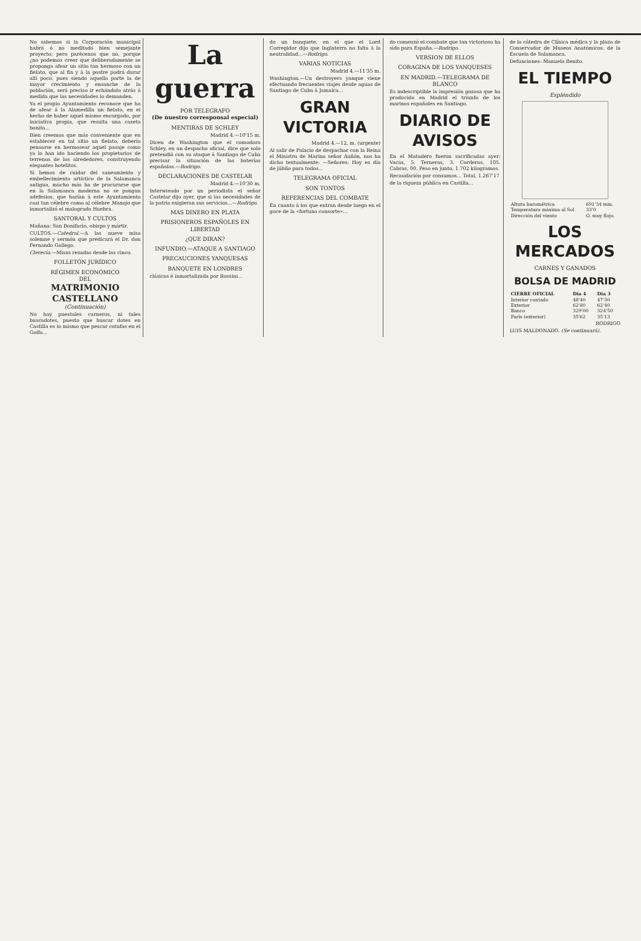No sabemos si la Corporación municipal habrá ó no meditado bien semejante proyecto; pero parécenos que no, porque ¿no podemos creer que deliberadamente se proponga afear un sitio tan hermoso con un fielato, que al fin y á la postre podrá durar allí poco, pues siendo aquella parte la de mayor crecimiento y ensanche de la población, será preciso ir echándolo atrás á medida que las necesidades lo demanden.
Ya el propio Ayuntamiento reconoce que ha de afear á la Alamedilla un fielato, en el hecho de haber aquel mismo encargado, por iniciativa propia, que resulta una caseta bonita...
Bien creemos que más conveniente que en establecer en tal sitio un fielato, debería pensarse en hermosear aquel pasaje como ya lo han ido haciendo los propietarios de terrenos de los alrededores, construyendo elegantes hotelitos.
Si hemos de cuidar del saneamiento y embellecimiento artístico de la Salamanca antigua, mucho más ha de procurarse que en la Salamanca moderna no se pongan adefesios, que harían á este Ayuntamiento casi tan célebre como al célebre Manojo que inmortalizó el malogrado Huebra.
SANTORAL Y CULTOS
Mañana: San Bonifacio, obispo y mártir.
CULTOS.—Catedral.—A las nueve misa solemne y sermón que predicará el Dr. don Fernando Gallego.
Clerecía.—Misas rezadas desde las cinco.
FOLLETÓN JURÍDICO
RÉGIMEN ECONÓMICO
DEL
MATRIMONIO CASTELLANO
(Continuación)
No hay puestales carneros, ni tales buscadotes, puesto que buscar dotes en Castilla es lo mismo que pescar cotufas en el Golfo...
La guerra
POR TELEGRAFO
(De nuestro corresponsal especial)
MENTIRAS DE SCHLEY
Madrid 4.—10'15 m.
Dicen de Washington que el comodoro Schley, en un despacho oficial, dice que solo pretendió con su ataque á Santiago de Cuba precisar la situación de las baterías españolas.—Rodrigo.
DECLARACIONES DE CASTELAR
Madrid 4.—10'30 m.
Interwieado por un periodista el señor Castelar dijo ayer, que si las necesidades de la patria exigieran sus servicios...—Rodrigo.
MAS DINERO EN PLATA
PRISIONEROS ESPAÑOLES EN LIBERTAD
¿QUE DIRAN?
INFUNDIO.—ATAQUE A SANTIAGO
PRECAUCIONES YANQUESAS
BANQUETE EN LONDRES
clásicos é inmortalizada por Rossini...
do un banquete, en el que el Lord Corregidor dijo que Inglaterra no falta á la neutralidad...—Rodrigo.
VARIAS NOTICIAS
Madrid 4.—11'35 m.
Washington.—Un destroyers yanque viene efectuando frecuentes viajes desde aguas de Santiago de Cuba á Jamaica...
GRAN VICTORIA
Madrid 4.—12, m. (urgente)
Al salir de Palacio de despachar con la Reina el Ministro de Marina señor Auñón, nos ha dicho textualmente: —Señores: Hoy es día de júbilo para todos...
TELEGRAMA OFICIAL
SON TONTOS
REFERENCIAS DEL COMBATE
En cuanto á los que entran desde luego en el goce de la «fortuna consorte»...
do comenzó el combate que tan victorioso ha sido para España.—Rodrigo.
VERSION DE ELLOS
CORAGINA DE LOS YANQUESES
EN MADRID.—TELEGRAMA DE BLANCO
Es indescriptible la impresión gozosa que ha producido en Madrid el triunfo de los marinos españoles en Santiago.
DIARIO DE AVISOS
En el Matadero fueron sacrificadas ayer: Vacas, 5. Terneras, 3. Corderos, 105. Cabras, 00. Peso en junto, 1.702 kilogramos.
Recaudación por consumos... Total, 1.267'17
de la riqueza pública en Castilla...
de la cátedra de Clínica médica y la plaza de Conservador de Museos Anatómicos. de la Escuela de Salamanca.
Defunciones: Manuela Benito.
EL TIEMPO
Espléndido
| Altura barométrica | 691'34 mm. |
| Temperatura máxima al Sol | 33'0 |
| Dirección del viento | O. muy flojo. |
LOS MERCADOS
CARNES Y GANADOS
BOLSA DE MADRID
| CIERRE OFICIAL | Día 4 | Día 3 |
| --- | --- | --- |
| Interior contado | 48'40 | 47'30 |
| Exterior | 62'80 | 62'40 |
| Banco | 329'00 | 324'50 |
| París (exterior) | 35'62 | 35'13 |
RODRIGO
LUIS MALDONADO. (Se continuará).